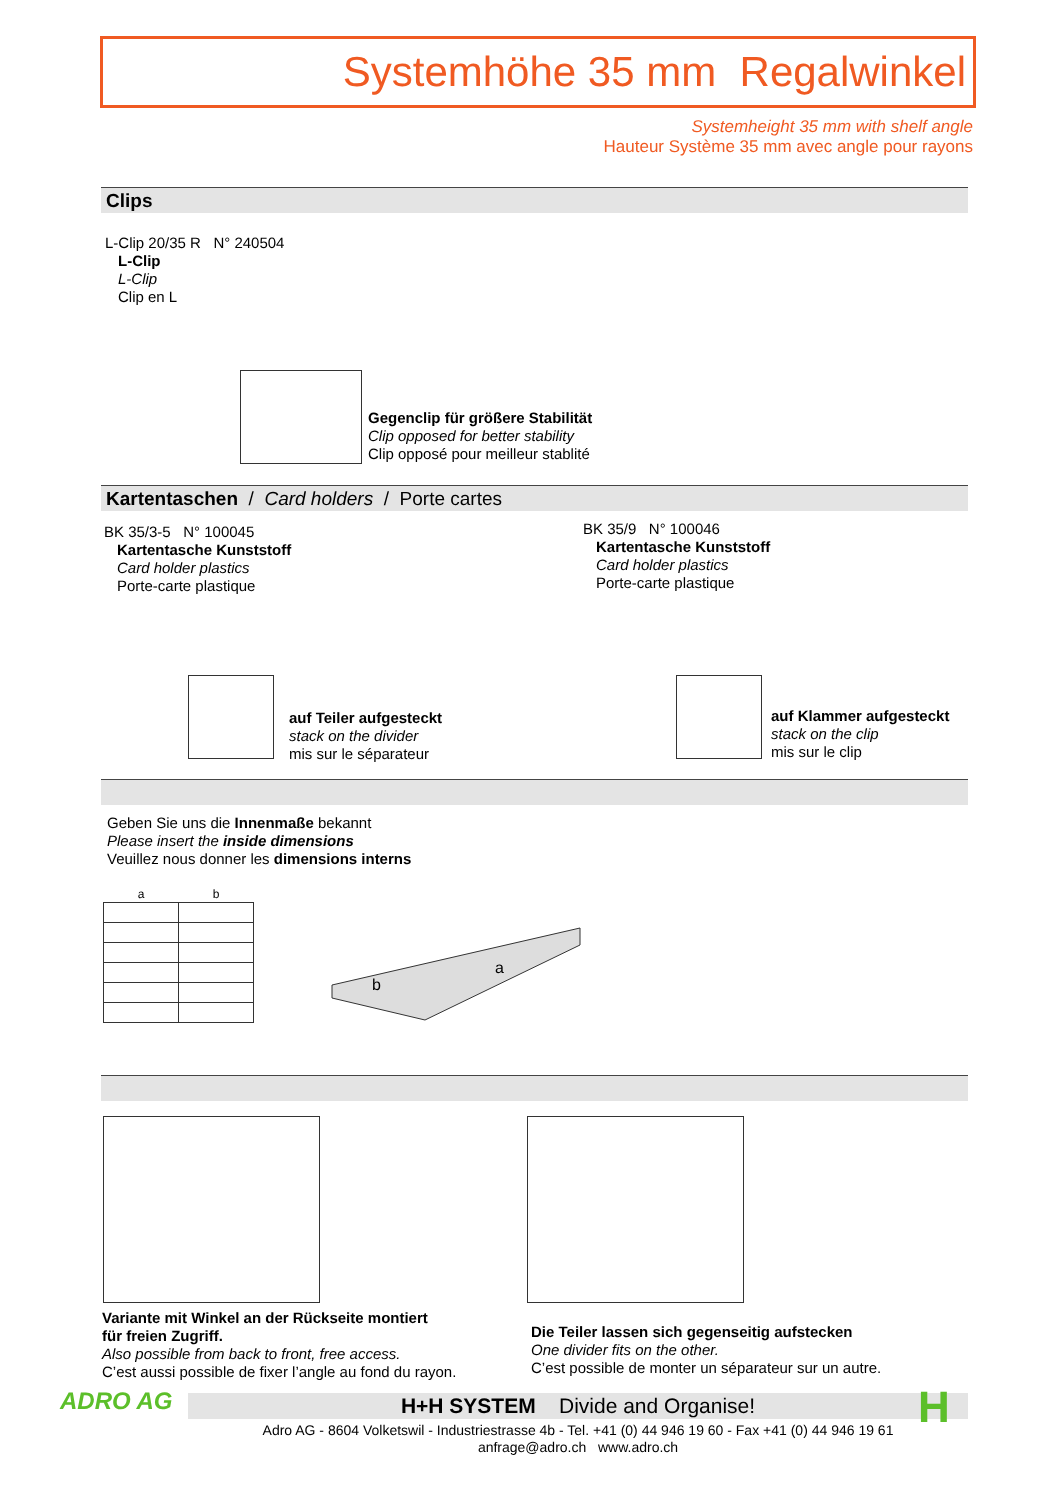Systemhöhe 35 mm Regalwinkel
Systemheight 35 mm with shelf angle
Hauteur Système 35 mm avec angle pour rayons
Clips
L-Clip 20/35 R N° 240504
L-Clip
L-Clip
Clip en L
Gegenclip für größere Stabilität
Clip opposed for better stability
Clip opposé pour meilleur stablité
Kartentaschen / Card holders / Porte cartes
BK 35/3-5 N° 100045
Kartentasche Kunststoff
Card holder plastics
Porte-carte plastique
BK 35/9 N° 100046
Kartentasche Kunststoff
Card holder plastics
Porte-carte plastique
auf Teiler aufgesteckt
stack on the divider
mis sur le séparateur
auf Klammer aufgesteckt
stack on the clip
mis sur le clip
Geben Sie uns die Innenmaße bekannt
Please insert the inside dimensions
Veuillez nous donner les dimensions interns
| a | b |
| --- | --- |
a
b
Variante mit Winkel an der Rückseite montiert
für freien Zugriff.
Also possible from back to front, free access.
C’est aussi possible de fixer l’angle au fond du rayon.
Die Teiler lassen sich gegenseitig aufstecken
One divider fits on the other.
C’est possible de monter un séparateur sur un autre.
ADRO AG H+H SYSTEM Divide and Organise!
Adro AG - 8604 Volketswil - Industriestrasse 4b - Tel. +41 (0) 44 946 19 60 - Fax +41 (0) 44 946 19 61
anfrage@adro.ch www.adro.ch
H